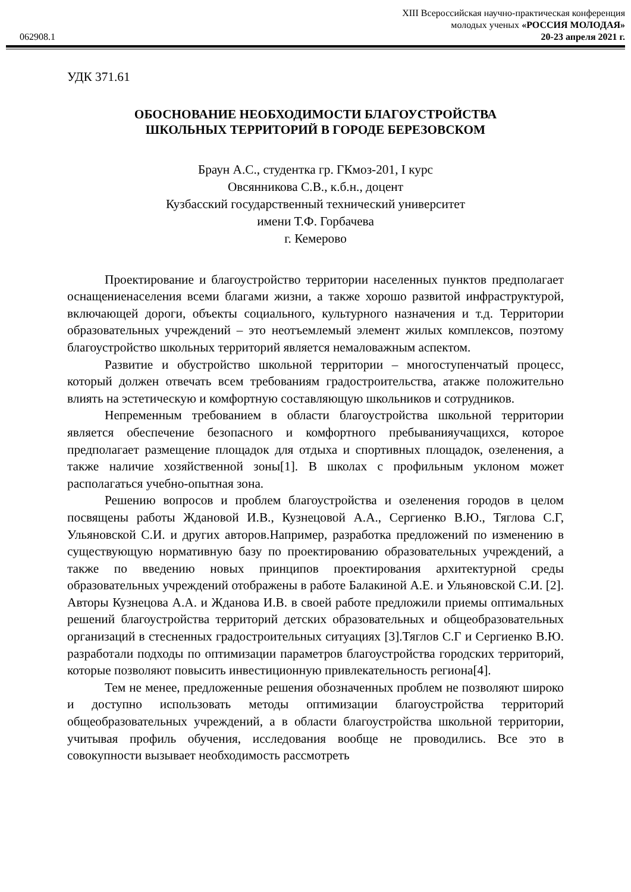XIII Всероссийская научно-практическая конференция
молодых ученых «РОССИЯ МОЛОДАЯ»
062908.1 20-23 апреля 2021 г.
УДК 371.61
ОБОСНОВАНИЕ НЕОБХОДИМОСТИ БЛАГОУСТРОЙСТВА
ШКОЛЬНЫХ ТЕРРИТОРИЙ В ГОРОДЕ БЕРЕЗОВСКОМ
Браун А.С., студентка гр. ГКмоз-201, I курс
Овсянникова С.В., к.б.н., доцент
Кузбасский государственный технический университет
имени Т.Ф. Горбачева
г. Кемерово
Проектирование и благоустройство территории населенных пунктов предполагает оснащениенаселения всеми благами жизни, а также хорошо развитой инфраструктурой, включающей дороги, объекты социального, культурного назначения и т.д. Территории образовательных учреждений – это неотъемлемый элемент жилых комплексов, поэтому благоустройство школьных территорий является немаловажным аспектом.
Развитие и обустройство школьной территории – многоступенчатый процесс, который должен отвечать всем требованиям градостроительства, атакже положительно влиять на эстетическую и комфортную составляющую школьников и сотрудников.
Непременным требованием в области благоустройства школьной территории является обеспечение безопасного и комфортного пребыванияучащихся, которое предполагает размещение площадок для отдыха и спортивных площадок, озеленения, а также наличие хозяйственной зоны[1]. В школах с профильным уклоном может располагаться учебно-опытная зона.
Решению вопросов и проблем благоустройства и озеленения городов в целом посвящены работы Ждановой И.В., Кузнецовой А.А., Сергиенко В.Ю., Тяглова С.Г, Ульяновской С.И. и других авторов.Например, разработка предложений по изменению в существующую нормативную базу по проектированию образовательных учреждений, а также по введению новых принципов проектирования архитектурной среды образовательных учреждений отображены в работе Балакиной А.Е. и Ульяновской С.И. [2]. Авторы Кузнецова А.А. и Жданова И.В. в своей работе предложили приемы оптимальных решений благоустройства территорий детских образовательных и общеобразовательных организаций в стесненных градостроительных ситуациях [3].Тяглов С.Г и Сергиенко В.Ю. разработали подходы по оптимизации параметров благоустройства городских территорий, которые позволяют повысить инвестиционную привлекательность региона[4].
Тем не менее, предложенные решения обозначенных проблем не позволяют широко и доступно использовать методы оптимизации благоустройства территорий общеобразовательных учреждений, а в области благоустройства школьной территории, учитывая профиль обучения, исследования вообще не проводились. Все это в совокупности вызывает необходимость рассмотреть